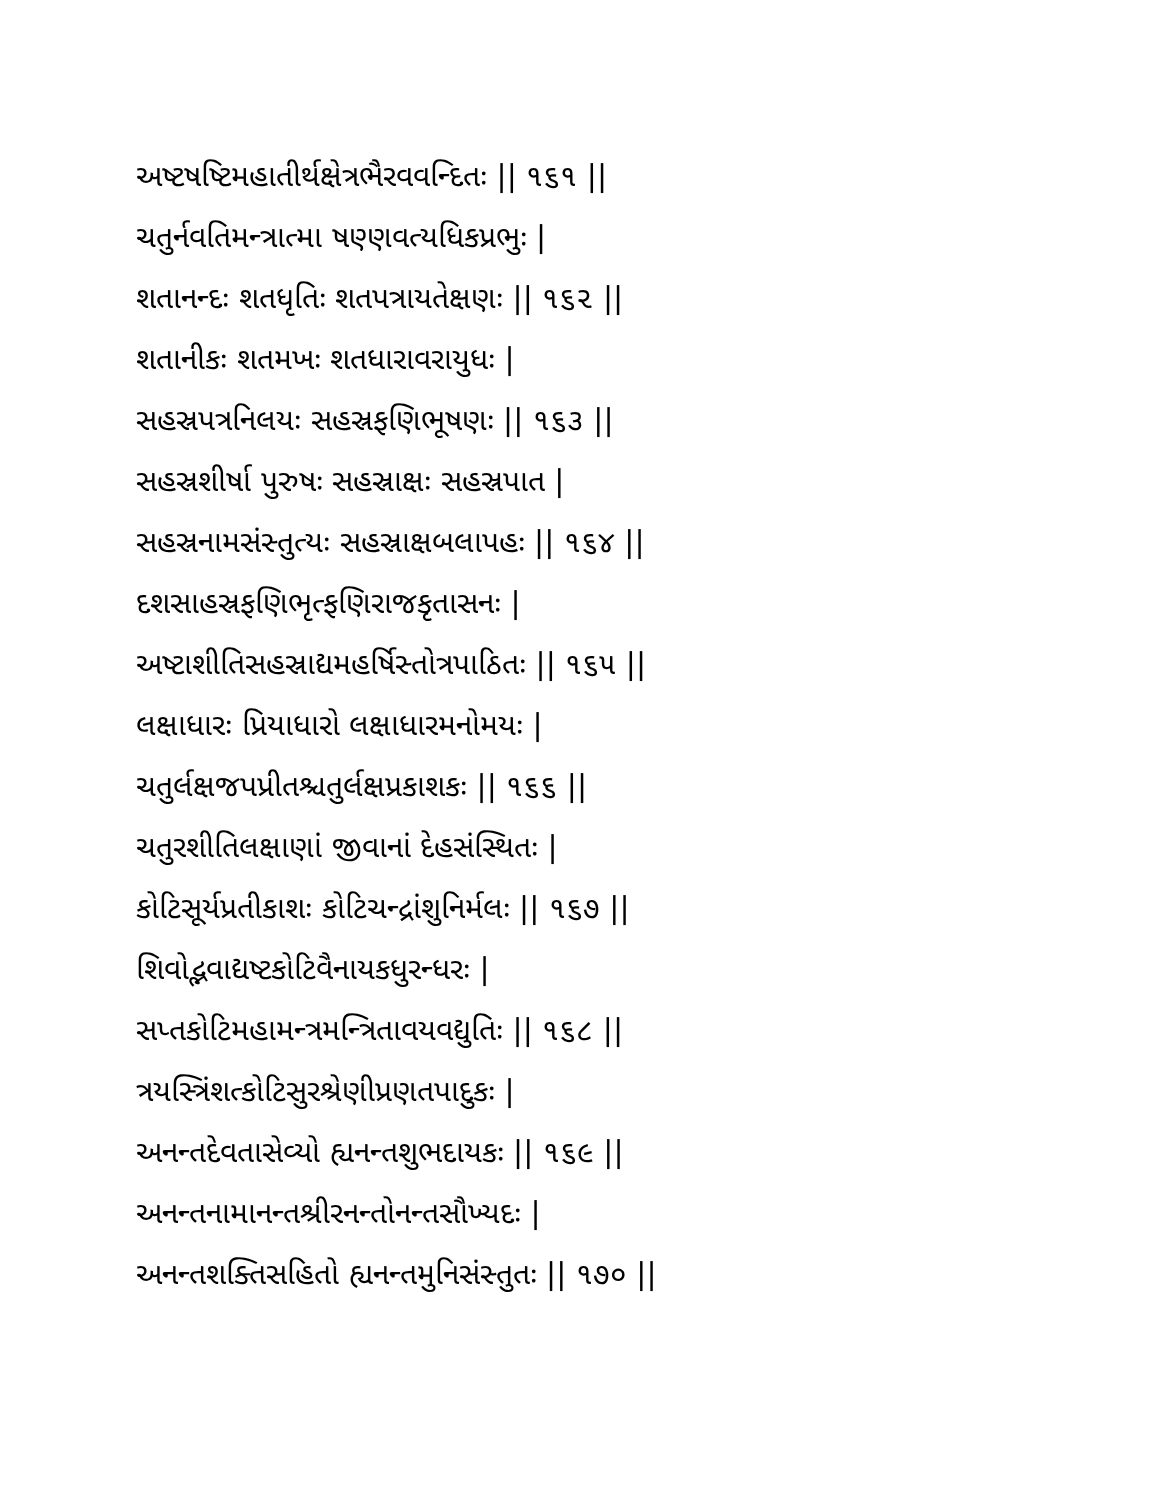અષ્ટષષ્ટિમહાતીર્થક્ષેત્રભૈરવવન્દિતઃ || ૧૬૧ ||
ચતુર્નવતિમન્ત્રાત્મા ષણ્ણવત્યધિકપ્રભુઃ |
શતાનન્દઃ શતધૃતિઃ શતપત્રાયતેક્ષણઃ || ૧૬૨ ||
શતાનીકઃ શતમખઃ શતધારાવરાયુધઃ |
સહસ્રપત્રનિલયઃ સહસ્રફણિભૂષણઃ || ૧૬૩ ||
સહસ્રશીર્ષા પુરુષઃ સહસ્રાક્ષઃ સહસ્રપાત |
સહસ્રનામસંસ્તુત્યઃ સહસ્રાક્ષબલાપહઃ || ૧૬૪ ||
દશસાહસ્રફણિભૃત્ફણિરાજકૃતાસનઃ |
અષ્ટાશીતિસહસ્રાદ્યમહર્ષિસ્તોત્રપાઠિતઃ || ૧૬૫ ||
લક્ષાધારઃ પ્રિયાધારો લક્ષાધારમનોમયઃ |
ચતુર્લક્ષજપપ્રીતશ્ચતુર્લક્ષપ્રકાશકઃ || ૧૬૬ ||
ચતુરશીતિલક્ષાણાં જીવાનાં દેહસંસ્થિતઃ |
કોટિસૂર્યપ્રતીકાશઃ કોટિચન્દ્રાંશુનિર્મલઃ || ૧૬૭ ||
શિવોદ્ભવાદ્યષ્ટકોટિવૈનાયકધુરન્ધરઃ |
સપ્તકોટિમહામન્ત્રમન્ત્રિતાવયવદ્યુતિઃ || ૧૬૮ ||
ત્રયસ્ત્રિંશત્કોટિસુરશ્રેણીપ્રણતપાદુકઃ |
અનન્તદેવતાસેવ્યો હ્યનન્તશુભદાયકઃ || ૧૬૯ ||
અનન્તનામાનન્તશ્રીરનન્તોનન્તસૌખ્યદઃ |
અનન્તશક્તિસહિતો હ્યનન્તમુનિસંસ્તુતઃ || ૧૭૦ ||